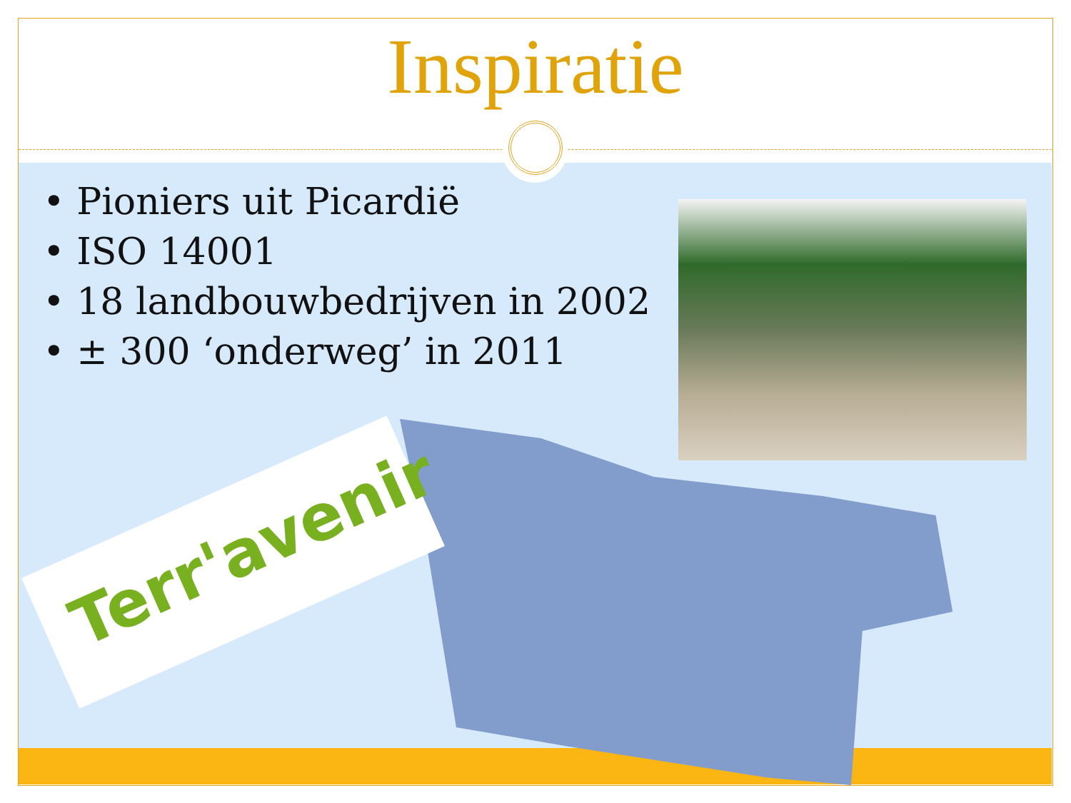Terr'avenir
Inspiratie
• Pioniers uit Picardië
• ISO 14001
• 18 landbouwbedrijven in 2002
• ± 300 ‘onderweg’ in 2011